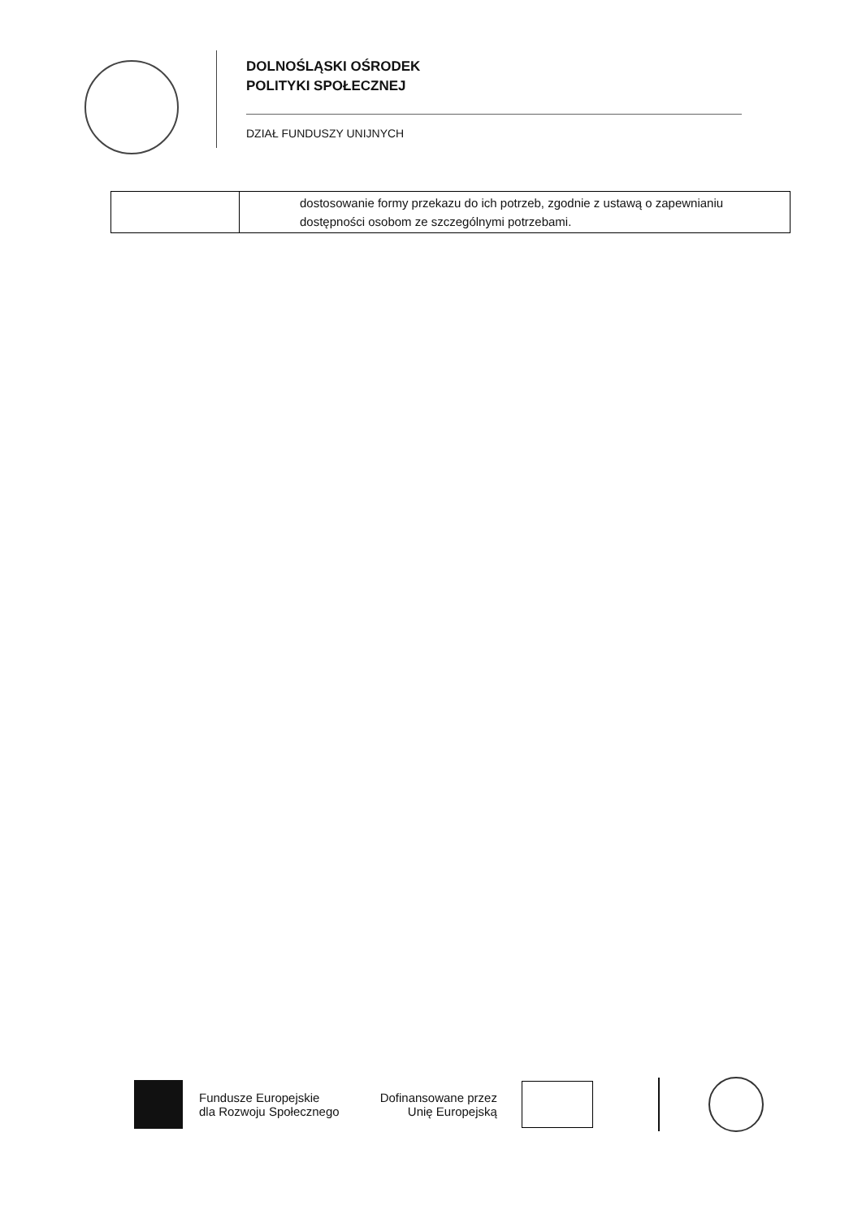DOLNOŚLĄSKI OŚRODEK
POLITYKI SPOŁECZNEJ
DZIAŁ FUNDUSZY UNIJNYCH
| | dostosowanie formy przekazu do ich potrzeb, zgodnie z ustawą o zapewnianiu dostępności osobom ze szczególnymi potrzebami. |
Fundusze Europejskie
dla Rozwoju Społecznego
Dofinansowane przez
Unię Europejską